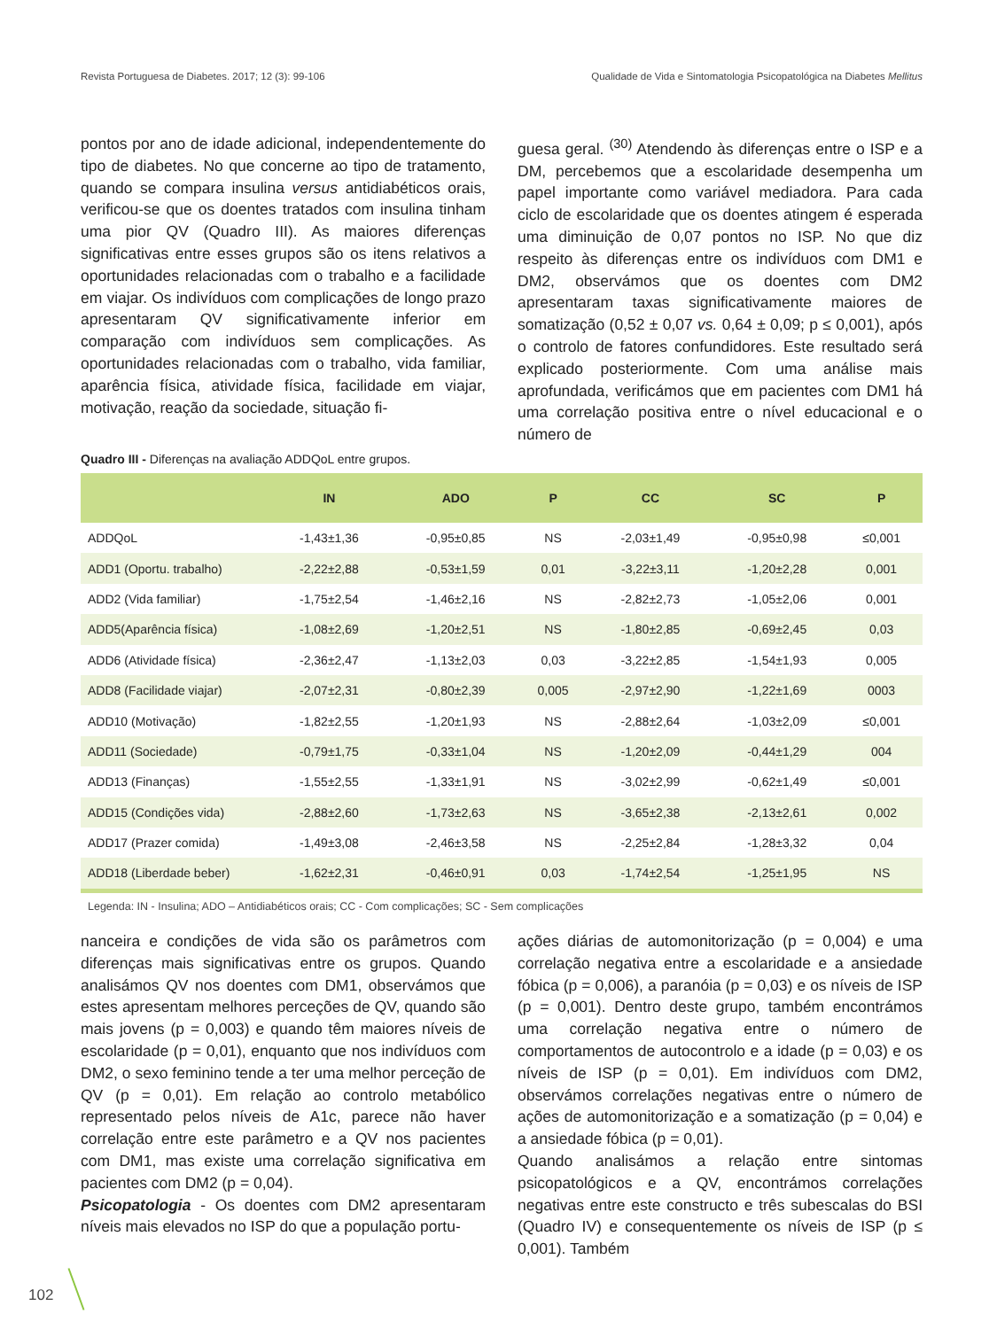Revista Portuguesa de Diabetes. 2017; 12 (3): 99-106 Qualidade de Vida e Sintomatologia Psicopatológica na Diabetes Mellitus
pontos por ano de idade adicional, independentemente do tipo de diabetes. No que concerne ao tipo de tratamento, quando se compara insulina versus antidiabéticos orais, verificou-se que os doentes tratados com insulina tinham uma pior QV (Quadro III). As maiores diferenças significativas entre esses grupos são os itens relativos a oportunidades relacionadas com o trabalho e a facilidade em viajar. Os indivíduos com complicações de longo prazo apresentaram QV significativamente inferior em comparação com indivíduos sem complicações. As oportunidades relacionadas com o trabalho, vida familiar, aparência física, atividade física, facilidade em viajar, motivação, reação da sociedade, situação fi-
guesa geral. <sup>(30)</sup> Atendendo às diferenças entre o ISP e a DM, percebemos que a escolaridade desempenha um papel importante como variável mediadora. Para cada ciclo de escolaridade que os doentes atingem é esperada uma diminuição de 0,07 pontos no ISP. No que diz respeito às diferenças entre os indivíduos com DM1 e DM2, observámos que os doentes com DM2 apresentaram taxas significativamente maiores de somatização (0,52 ± 0,07 vs. 0,64 ± 0,09; p ≤ 0,001), após o controlo de fatores confundidores. Este resultado será explicado posteriormente. Com uma análise mais aprofundada, verificámos que em pacientes com DM1 há uma correlação positiva entre o nível educacional e o número de
Quadro III - Diferenças na avaliação ADDQoL entre grupos.
| | IN | ADO | P | CC | SC | P |
| --- | --- | --- | --- | --- | --- | --- |
| ADDQoL | -1,43±1,36 | -0,95±0,85 | NS | -2,03±1,49 | -0,95±0,98 | ≤0,001 |
| ADD1 (Oportu. trabalho) | -2,22±2,88 | -0,53±1,59 | 0,01 | -3,22±3,11 | -1,20±2,28 | 0,001 |
| ADD2 (Vida familiar) | -1,75±2,54 | -1,46±2,16 | NS | -2,82±2,73 | -1,05±2,06 | 0,001 |
| ADD5(Aparência física) | -1,08±2,69 | -1,20±2,51 | NS | -1,80±2,85 | -0,69±2,45 | 0,03 |
| ADD6 (Atividade física) | -2,36±2,47 | -1,13±2,03 | 0,03 | -3,22±2,85 | -1,54±1,93 | 0,005 |
| ADD8 (Facilidade viajar) | -2,07±2,31 | -0,80±2,39 | 0,005 | -2,97±2,90 | -1,22±1,69 | 0003 |
| ADD10 (Motivação) | -1,82±2,55 | -1,20±1,93 | NS | -2,88±2,64 | -1,03±2,09 | ≤0,001 |
| ADD11 (Sociedade) | -0,79±1,75 | -0,33±1,04 | NS | -1,20±2,09 | -0,44±1,29 | 004 |
| ADD13 (Finanças) | -1,55±2,55 | -1,33±1,91 | NS | -3,02±2,99 | -0,62±1,49 | ≤0,001 |
| ADD15 (Condições vida) | -2,88±2,60 | -1,73±2,63 | NS | -3,65±2,38 | -2,13±2,61 | 0,002 |
| ADD17 (Prazer comida) | -1,49±3,08 | -2,46±3,58 | NS | -2,25±2,84 | -1,28±3,32 | 0,04 |
| ADD18 (Liberdade beber) | -1,62±2,31 | -0,46±0,91 | 0,03 | -1,74±2,54 | -1,25±1,95 | NS |
Legenda: IN - Insulina; ADO – Antidiabéticos orais; CC - Com complicações; SC - Sem complicações
nanceira e condições de vida são os parâmetros com diferenças mais significativas entre os grupos. Quando analisámos QV nos doentes com DM1, observámos que estes apresentam melhores perceções de QV, quando são mais jovens (p = 0,003) e quando têm maiores níveis de escolaridade (p = 0,01), enquanto que nos indivíduos com DM2, o sexo feminino tende a ter uma melhor perceção de QV (p = 0,01). Em relação ao controlo metabólico representado pelos níveis de A1c, parece não haver correlação entre este parâmetro e a QV nos pacientes com DM1, mas existe uma correlação significativa em pacientes com DM2 (p = 0,04).
Psicopatologia - Os doentes com DM2 apresentaram níveis mais elevados no ISP do que a população portu-
ações diárias de automonitorização (p = 0,004) e uma correlação negativa entre a escolaridade e a ansiedade fóbica (p = 0,006), a paranóia (p = 0,03) e os níveis de ISP (p = 0,001). Dentro deste grupo, também encontrámos uma correlação negativa entre o número de comportamentos de autocontrolo e a idade (p = 0,03) e os níveis de ISP (p = 0,01). Em indivíduos com DM2, observámos correlações negativas entre o número de ações de automonitorização e a somatização (p = 0,04) e a ansiedade fóbica (p = 0,01).
Quando analisámos a relação entre sintomas psicopatológicos e a QV, encontrámos correlações negativas entre este constructo e três subescalas do BSI (Quadro IV) e consequentemente os níveis de ISP (p ≤ 0,001). Também
102